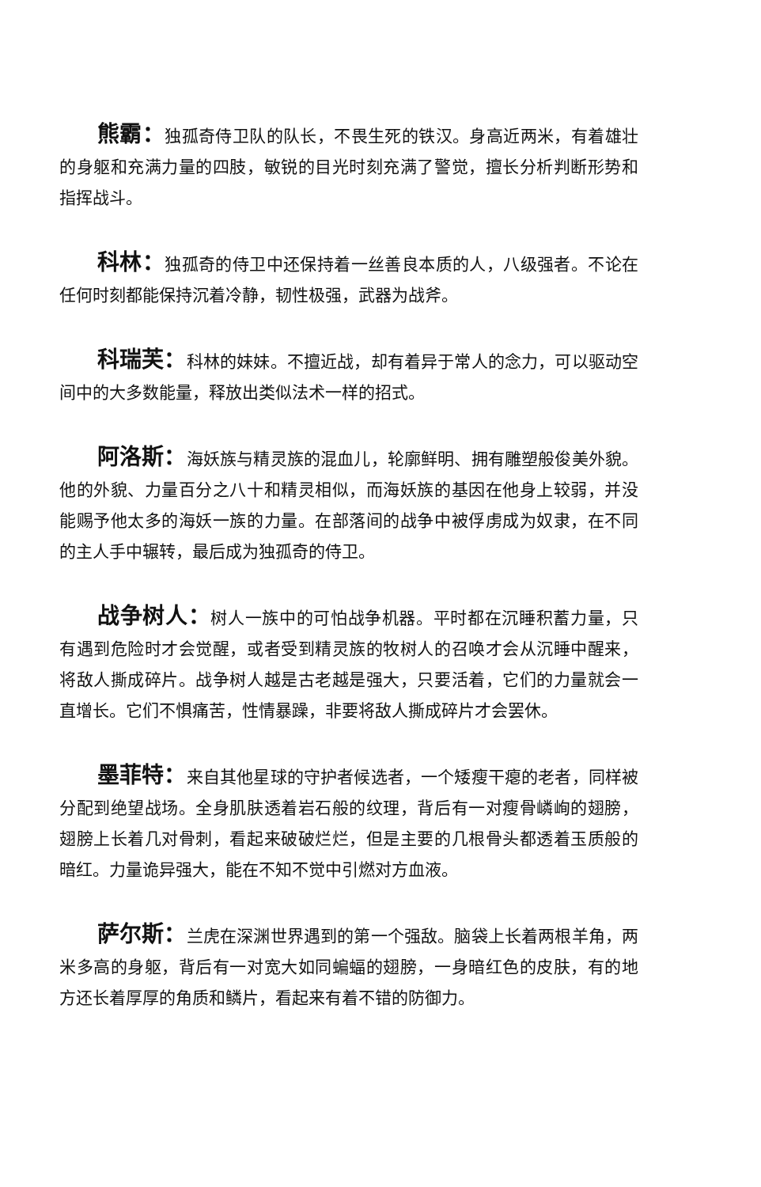熊霸：独孤奇侍卫队的队长，不畏生死的铁汉。身高近两米，有着雄壮的身躯和充满力量的四肢，敏锐的目光时刻充满了警觉，擅长分析判断形势和指挥战斗。
科林：独孤奇的侍卫中还保持着一丝善良本质的人，八级强者。不论在任何时刻都能保持沉着冷静，韧性极强，武器为战斧。
科瑞芙：科林的妹妹。不擅近战，却有着异于常人的念力，可以驱动空间中的大多数能量，释放出类似法术一样的招式。
阿洛斯：海妖族与精灵族的混血儿，轮廓鲜明、拥有雕塑般俊美外貌。他的外貌、力量百分之八十和精灵相似，而海妖族的基因在他身上较弱，并没能赐予他太多的海妖一族的力量。在部落间的战争中被俘虏成为奴隶，在不同的主人手中辗转，最后成为独孤奇的侍卫。
战争树人：树人一族中的可怕战争机器。平时都在沉睡积蓄力量，只有遇到危险时才会觉醒，或者受到精灵族的牧树人的召唤才会从沉睡中醒来，将敌人撕成碎片。战争树人越是古老越是强大，只要活着，它们的力量就会一直增长。它们不惧痛苦，性情暴躁，非要将敌人撕成碎片才会罢休。
墨菲特：来自其他星球的守护者候选者，一个矮瘦干瘪的老者，同样被分配到绝望战场。全身肌肤透着岩石般的纹理，背后有一对瘦骨嶙峋的翅膀，翅膀上长着几对骨刺，看起来破破烂烂，但是主要的几根骨头都透着玉质般的暗红。力量诡异强大，能在不知不觉中引燃对方血液。
萨尔斯：兰虎在深渊世界遇到的第一个强敌。脑袋上长着两根羊角，两米多高的身躯，背后有一对宽大如同蝙蝠的翅膀，一身暗红色的皮肤，有的地方还长着厚厚的角质和鳞片，看起来有着不错的防御力。